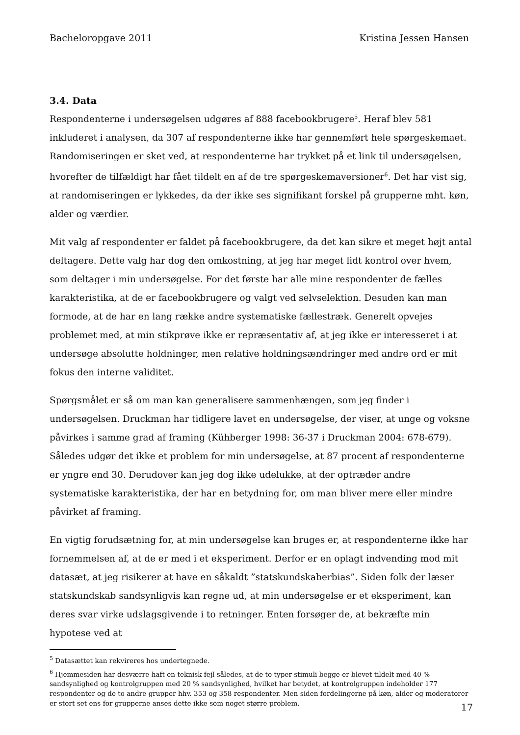Bacheloropgave 2011 Kristina Jessen Hansen
3.4. Data
Respondenterne i undersøgelsen udgøres af 888 facebookbrugere<sup>5</sup>. Heraf blev 581 inkluderet i analysen, da 307 af respondenterne ikke har gennemført hele spørgeskemaet. Randomiseringen er sket ved, at respondenterne har trykket på et link til undersøgelsen, hvorefter de tilfældigt har fået tildelt en af de tre spørgeskemaversioner<sup>6</sup>. Det har vist sig, at randomiseringen er lykkedes, da der ikke ses signifikant forskel på grupperne mht. køn, alder og værdier.
Mit valg af respondenter er faldet på facebookbrugere, da det kan sikre et meget højt antal deltagere. Dette valg har dog den omkostning, at jeg har meget lidt kontrol over hvem, som deltager i min undersøgelse. For det første har alle mine respondenter de fælles karakteristika, at de er facebookbrugere og valgt ved selvselektion. Desuden kan man formode, at de har en lang række andre systematiske fællestræk. Generelt opvejes problemet med, at min stikprøve ikke er repræsentativ af, at jeg ikke er interesseret i at undersøge absolutte holdninger, men relative holdningsændringer med andre ord er mit fokus den interne validitet.
Spørgsmålet er så om man kan generalisere sammenhængen, som jeg finder i undersøgelsen. Druckman har tidligere lavet en undersøgelse, der viser, at unge og voksne påvirkes i samme grad af framing (Kühberger 1998: 36-37 i Druckman 2004: 678-679). Således udgør det ikke et problem for min undersøgelse, at 87 procent af respondenterne er yngre end 30. Derudover kan jeg dog ikke udelukke, at der optræder andre systematiske karakteristika, der har en betydning for, om man bliver mere eller mindre påvirket af framing.
En vigtig forudsætning for, at min undersøgelse kan bruges er, at respondenterne ikke har fornemmelsen af, at de er med i et eksperiment. Derfor er en oplagt indvending mod mit datasæt, at jeg risikerer at have en såkaldt ”statskundskaberbias”. Siden folk der læser statskundskab sandsynligvis kan regne ud, at min undersøgelse er et eksperiment, kan deres svar virke udslagsgivende i to retninger. Enten forsøger de, at bekræfte min hypotese ved at
<sup>5</sup> Datasættet kan rekvireres hos undertegnede.
<sup>6</sup> Hjemmesiden har desværre haft en teknisk fejl således, at de to typer stimuli begge er blevet tildelt med 40 % sandsynlighed og kontrolgruppen med 20 % sandsynlighed, hvilket har betydet, at kontrolgruppen indeholder 177 respondenter og de to andre grupper hhv. 353 og 358 respondenter. Men siden fordelingerne på køn, alder og moderatorer er stort set ens for grupperne anses dette ikke som noget større problem.
17